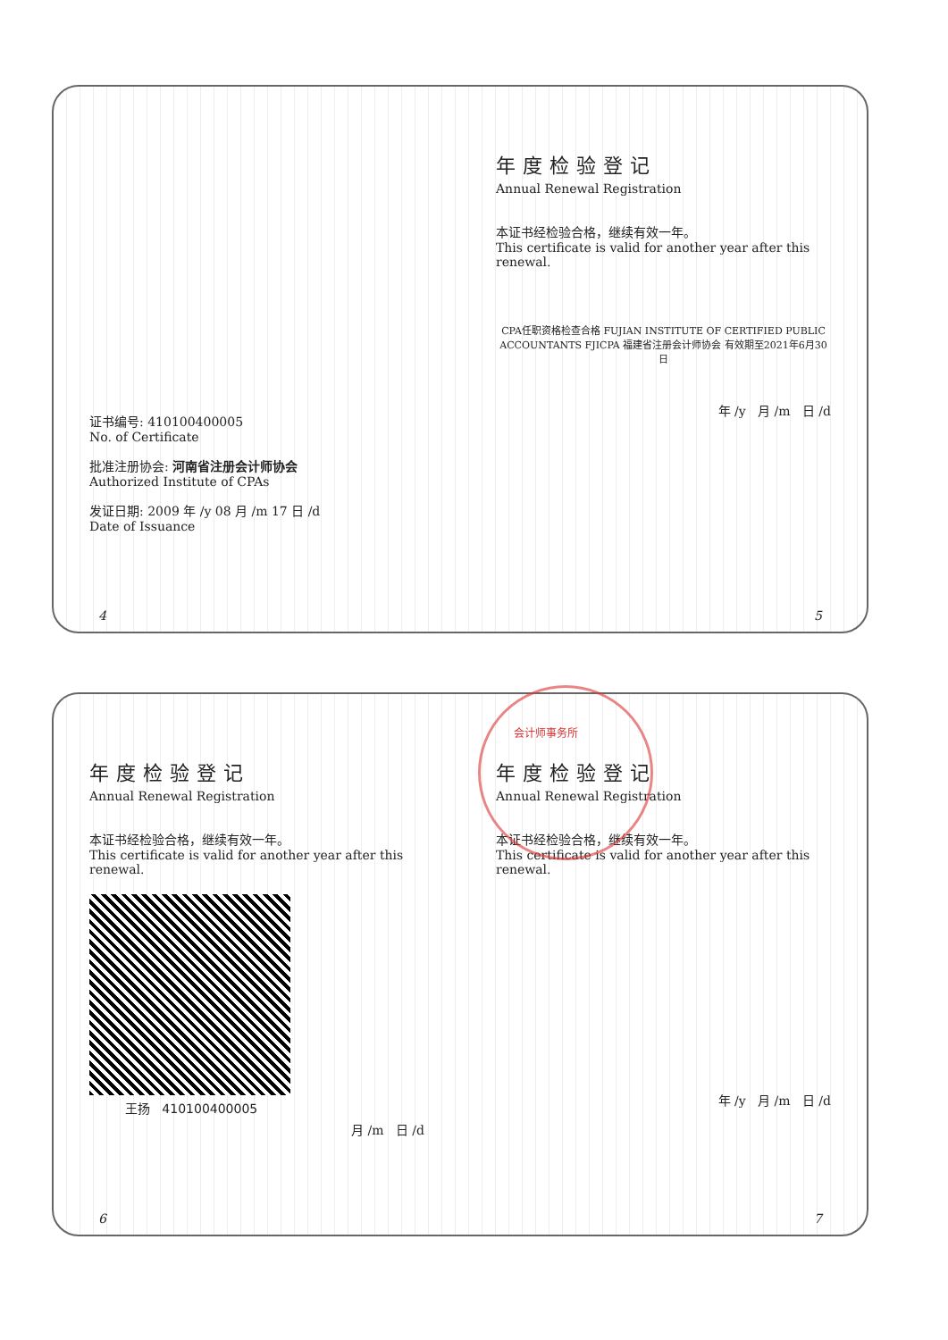证书编号: 410100400005
No. of Certificate
批准注册协会: 河南省注册会计师协会
Authorized Institute of CPAs
发证日期: 2009 年 /y 08 月 /m 17 日 /d
Date of Issuance
4
年度检验登记
Annual Renewal Registration
本证书经检验合格，继续有效一年。
This certificate is valid for another year after this renewal.
CPA任职资格检查合格 FUJIAN INSTITUTE OF CERTIFIED PUBLIC ACCOUNTANTS FJICPA 福建省注册会计师协会 有效期至2021年6月30日
年 /y 月 /m 日 /d
5
年度检验登记
Annual Renewal Registration
本证书经检验合格，继续有效一年。
This certificate is valid for another year after this renewal.
王扬 410100400005
月 /m 日 /d
6
会计师事务所
年度检验登记
Annual Renewal Registration
本证书经检验合格，继续有效一年。
This certificate is valid for another year after this renewal.
年 /y 月 /m 日 /d
7